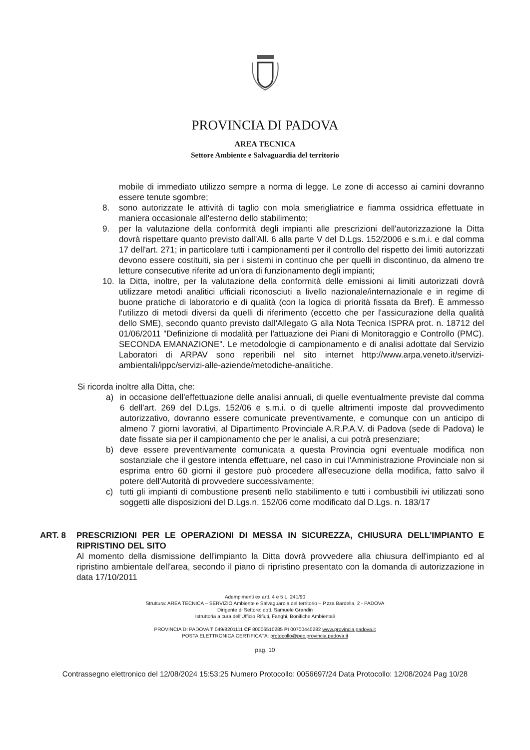PROVINCIA DI PADOVA
AREA TECNICA
Settore Ambiente e Salvaguardia del territorio
mobile di immediato utilizzo sempre a norma di legge. Le zone di accesso ai camini dovranno essere tenute sgombre;
8. sono autorizzate le attività di taglio con mola smerigliatrice e fiamma ossidrica effettuate in maniera occasionale all'esterno dello stabilimento;
9. per la valutazione della conformità degli impianti alle prescrizioni dell'autorizzazione la Ditta dovrà rispettare quanto previsto dall'All. 6 alla parte V del D.Lgs. 152/2006 e s.m.i. e dal comma 17 dell'art. 271; in particolare tutti i campionamenti per il controllo del rispetto dei limiti autorizzati devono essere costituiti, sia per i sistemi in continuo che per quelli in discontinuo, da almeno tre letture consecutive riferite ad un'ora di funzionamento degli impianti;
10. la Ditta, inoltre, per la valutazione della conformità delle emissioni ai limiti autorizzati dovrà utilizzare metodi analitici ufficiali riconosciuti a livello nazionale/internazionale e in regime di buone pratiche di laboratorio e di qualità (con la logica di priorità fissata da Bref). È ammesso l'utilizzo di metodi diversi da quelli di riferimento (eccetto che per l'assicurazione della qualità dello SME), secondo quanto previsto dall'Allegato G alla Nota Tecnica ISPRA prot. n. 18712 del 01/06/2011 "Definizione di modalità per l'attuazione dei Piani di Monitoraggio e Controllo (PMC). SECONDA EMANAZIONE". Le metodologie di campionamento e di analisi adottate dal Servizio Laboratori di ARPAV sono reperibili nel sito internet http://www.arpa.veneto.it/servizi-ambientali/ippc/servizi-alle-aziende/metodiche-analitiche.
Si ricorda inoltre alla Ditta, che:
a) in occasione dell'effettuazione delle analisi annuali, di quelle eventualmente previste dal comma 6 dell'art. 269 del D.Lgs. 152/06 e s.m.i. o di quelle altrimenti imposte dal provvedimento autorizzativo, dovranno essere comunicate preventivamente, e comunque con un anticipo di almeno 7 giorni lavorativi, al Dipartimento Provinciale A.R.P.A.V. di Padova (sede di Padova) le date fissate sia per il campionamento che per le analisi, a cui potrà presenziare;
b) deve essere preventivamente comunicata a questa Provincia ogni eventuale modifica non sostanziale che il gestore intenda effettuare, nel caso in cui l'Amministrazione Provinciale non si esprima entro 60 giorni il gestore può procedere all'esecuzione della modifica, fatto salvo il potere dell'Autorità di provvedere successivamente;
c) tutti gli impianti di combustione presenti nello stabilimento e tutti i combustibili ivi utilizzati sono soggetti alle disposizioni del D.Lgs.n. 152/06 come modificato dal D.Lgs. n. 183/17
ART. 8 PRESCRIZIONI PER LE OPERAZIONI DI MESSA IN SICUREZZA, CHIUSURA DELL'IMPIANTO E RIPRISTINO DEL SITO
Al momento della dismissione dell'impianto la Ditta dovrà provvedere alla chiusura dell'impianto ed al ripristino ambientale dell'area, secondo il piano di ripristino presentato con la domanda di autorizzazione in data 17/10/2011
Adempimenti ex artt. 4 e 5 L. 241/90
Struttura: AREA TECNICA – SERVIZIO Ambiente e Salvaguardia del territorio – P.zza Bardella, 2 - PADOVA
Dirigente di Settore: dott. Samuele Grandin
Istruttoria a cura dell'Ufficio Rifiuti, Fanghi, Bonifiche Ambientali
PROVINCIA DI PADOVA T 049/8201111 CF 80006510285 PI 00700440282 www.provincia.padova.it
POSTA ELETTRONICA CERTIFICATA: protocollo@pec.provincia.padova.it
pag. 10
Contrassegno elettronico del 12/08/2024 15:53:25 Numero Protocollo: 0056697/24 Data Protocollo: 12/08/2024 Pag 10/28